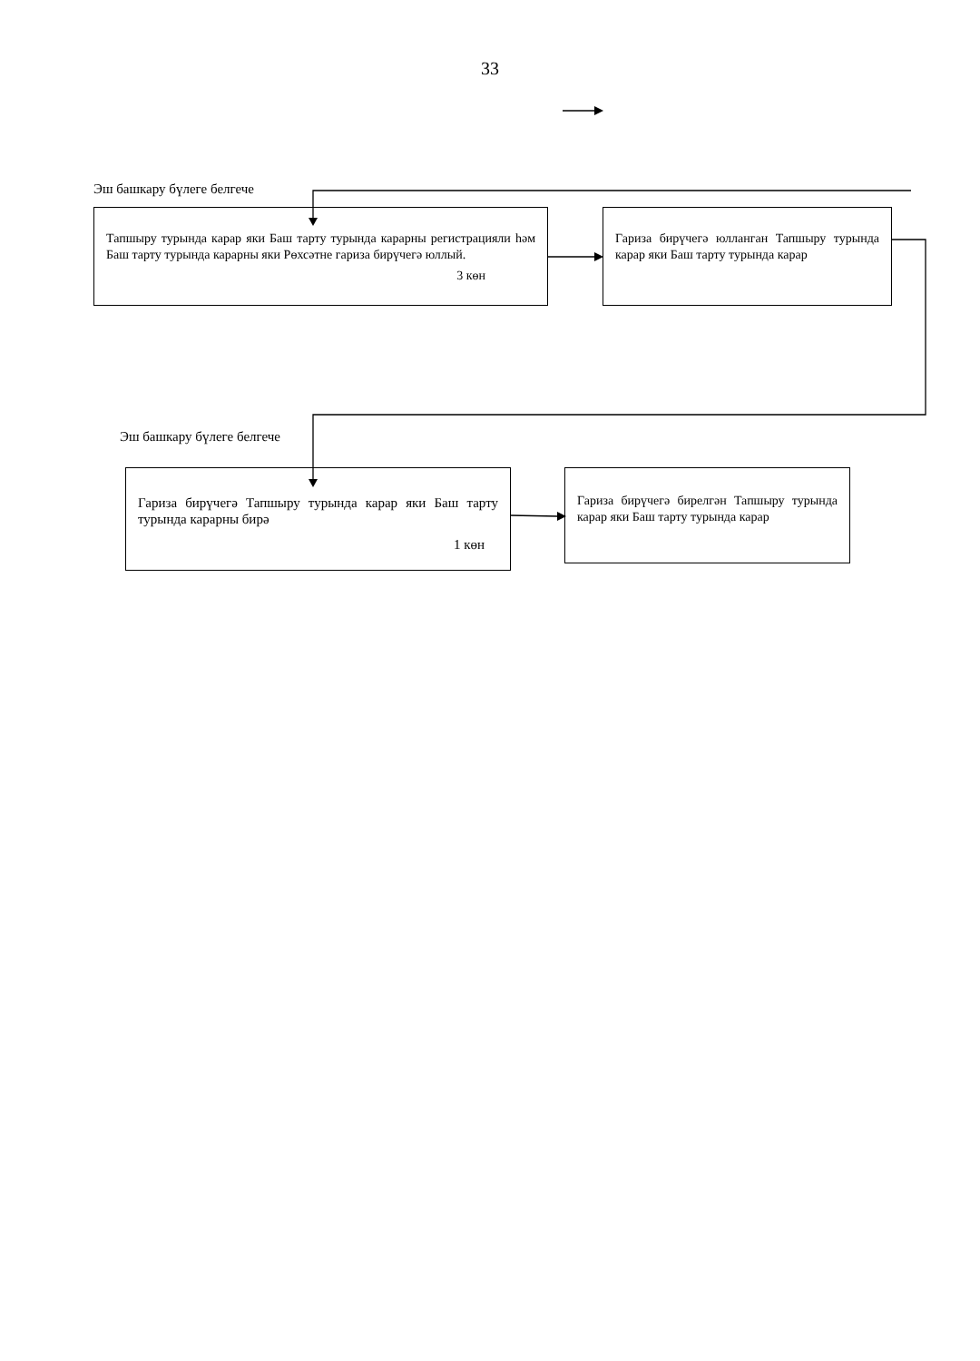33
Эш башкару бүлеге белгече
Тапшыру турында карар яки Баш тарту турында карарны регистрацияли һәм Баш тарту турында карарны яки Рөхсәтне гариза бирүчегә юллый.
3 көн
Гариза бирүчегә юлланган Тапшыру турында карар яки Баш тарту турында карар
Эш башкару бүлеге белгече
Гариза бирүчегә Тапшыру турында карар яки Баш тарту турында карарны бирә
1 көн
Гариза бирүчегә бирелгән Тапшыру турында карар яки Баш тарту турында карар